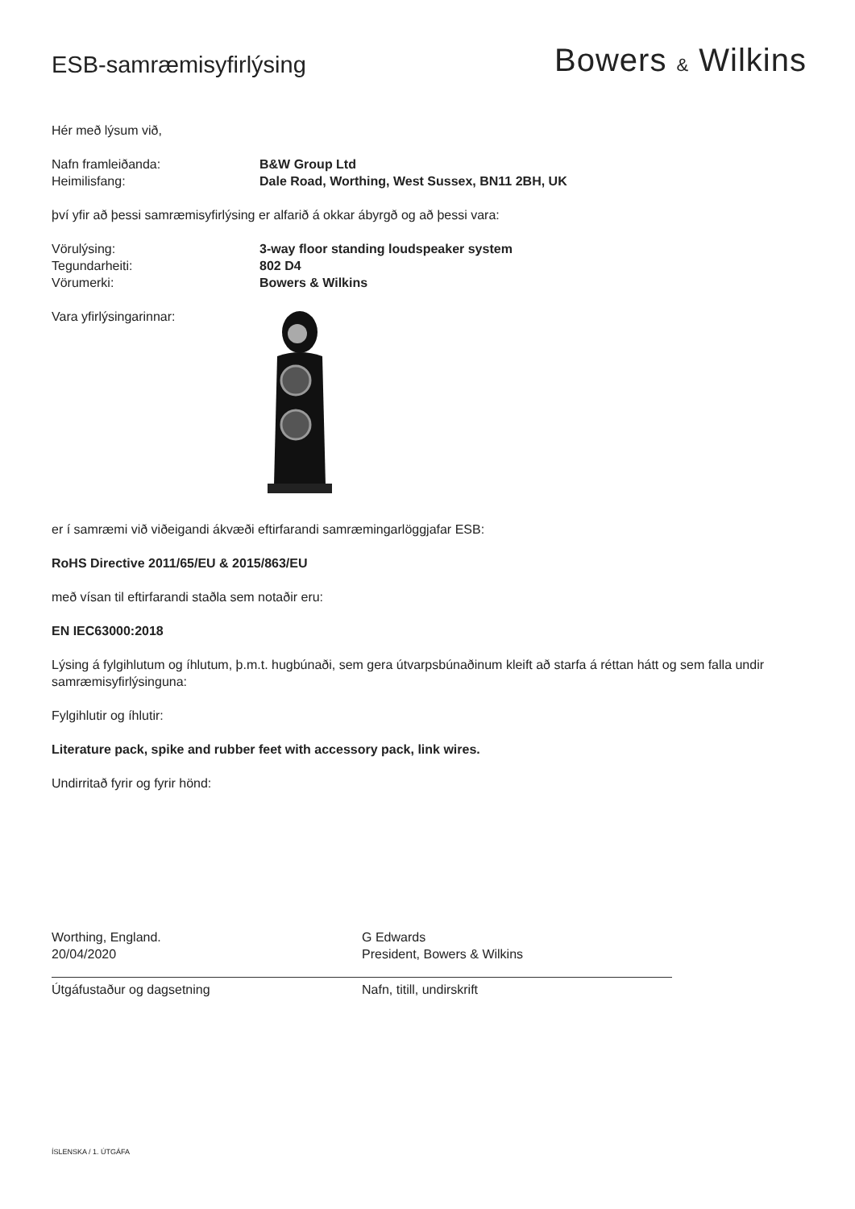ESB-samræmisyfirlýsing
Bowers & Wilkins
Hér með lýsum við,
Nafn framleiðanda: B&W Group Ltd
Heimilisfang: Dale Road, Worthing, West Sussex, BN11 2BH, UK
því yfir að þessi samræmisyfirlýsing er alfarið á okkar ábyrgð og að þessi vara:
Vörulýsing: 3-way floor standing loudspeaker system
Tegundarheiti: 802 D4
Vörumerki: Bowers & Wilkins
Vara yfirlýsingarinnar:
er í samræmi við viðeigandi ákvæði eftirfarandi samræmingarlöggjafar ESB:
RoHS Directive 2011/65/EU & 2015/863/EU
með vísan til eftirfarandi staðla sem notaðir eru:
EN IEC63000:2018
Lýsing á fylgihlutum og íhlutum, þ.m.t. hugbúnaði, sem gera útvarpsbúnaðinum kleift að starfa á réttan hátt og sem falla undir samræmisyfirlýsinguna:
Fylgihlutir og íhlutir:
Literature pack, spike and rubber feet with accessory pack, link wires.
Undirritað fyrir og fyrir hönd:
Worthing, England.
20/04/2020
Útgáfustaður og dagsetning
G Edwards
President, Bowers & Wilkins
Nafn, titill, undirskrift
ÍSLENSKA / 1. ÚTGÁFA